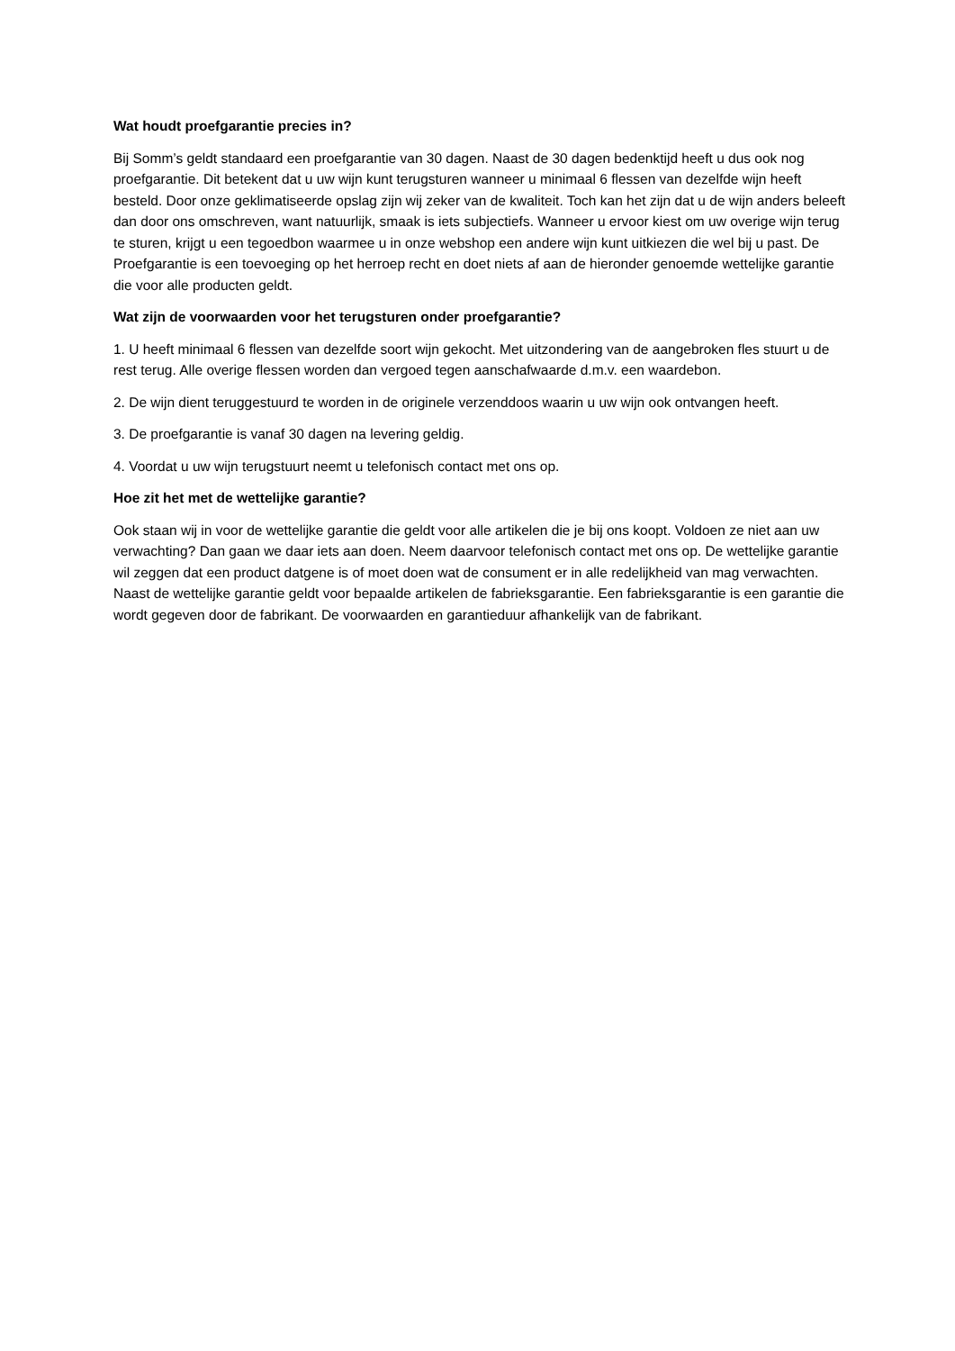Wat houdt proefgarantie precies in?
Bij Somm’s geldt standaard een proefgarantie van 30 dagen. Naast de 30 dagen bedenktijd heeft u dus ook nog proefgarantie. Dit betekent dat u uw wijn kunt terugsturen wanneer u minimaal 6 flessen van dezelfde wijn heeft besteld. Door onze geklimatiseerde opslag zijn wij zeker van de kwaliteit. Toch kan het zijn dat u de wijn anders beleeft dan door ons omschreven, want natuurlijk, smaak is iets subjectiefs. Wanneer u ervoor kiest om uw overige wijn terug te sturen, krijgt u een tegoedbon waarmee u in onze webshop een andere wijn kunt uitkiezen die wel bij u past. De Proefgarantie is een toevoeging op het herroep recht en doet niets af aan de hieronder genoemde wettelijke garantie die voor alle producten geldt.
Wat zijn de voorwaarden voor het terugsturen onder proefgarantie?
1. U heeft minimaal 6 flessen van dezelfde soort wijn gekocht. Met uitzondering van de aangebroken fles stuurt u de rest terug. Alle overige flessen worden dan vergoed tegen aanschafwaarde d.m.v. een waardebon.
2. De wijn dient teruggestuurd te worden in de originele verzenddoos waarin u uw wijn ook ontvangen heeft.
3. De proefgarantie is vanaf 30 dagen na levering geldig.
4. Voordat u uw wijn terugstuurt neemt u telefonisch contact met ons op.
Hoe zit het met de wettelijke garantie?
Ook staan wij in voor de wettelijke garantie die geldt voor alle artikelen die je bij ons koopt. Voldoen ze niet aan uw verwachting? Dan gaan we daar iets aan doen. Neem daarvoor telefonisch contact met ons op. De wettelijke garantie wil zeggen dat een product datgene is of moet doen wat de consument er in alle redelijkheid van mag verwachten. Naast de wettelijke garantie geldt voor bepaalde artikelen de fabrieksgarantie. Een fabrieksgarantie is een garantie die wordt gegeven door de fabrikant. De voorwaarden en garantieduur afhankelijk van de fabrikant.